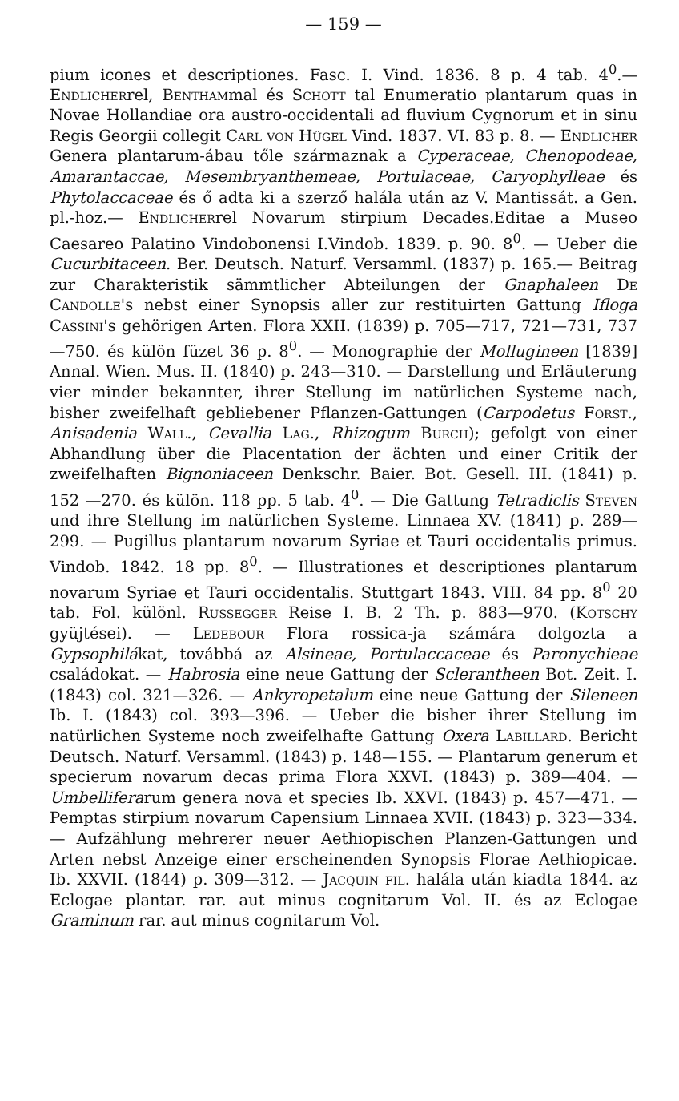— 159 —
pium icones et descriptiones. Fasc. I. Vind. 1836. 8 p. 4 tab. 4<sup>0</sup>.— Endlicherrel, Benthammal és Schott tal Enumeratio plantarum quas in Novae Hollandiae ora austro-occidentali ad fluvium Cygnorum et in sinu Regis Georgii collegit Carl von Hügel Vind. 1837. VI. 83 p. 8. — Endlicher Genera plantarum-ábau tőle származnak a Cyperaceae, Chenopodeae, Amarantaccae, Mesembryanthemeae, Portulaceae, Caryophylleae és Phytolaccaceae és ő adta ki a szerző halála után az V. Mantissát. a Gen. pl.-hoz.— Endlicherrel Novarum stirpium Decades.Editae a Museo Caesareo Palatino Vindobonensi I.Vindob. 1839. p. 90. 8<sup>0</sup>. — Ueber die Cucurbitaceen. Ber. Deutsch. Naturf. Versamml. (1837) p. 165.— Beitrag zur Charakteristik sämmtlicher Abteilungen der Gnaphaleen De Candolle's nebst einer Synopsis aller zur restituirten Gattung Ifloga Cassini's gehörigen Arten. Flora XXII. (1839) p. 705—717, 721—731, 737—750. és külön füzet 36 p. 8<sup>0</sup>. — Monographie der Mollugineen [1839] Annal. Wien. Mus. II. (1840) p. 243—310. — Darstellung und Erläuterung vier minder bekannter, ihrer Stellung im natürlichen Systeme nach, bisher zweifelhaft gebliebener Pflanzen-Gattungen (Carpodetus Forst., Anisadenia Wall., Cevallia Lag., Rhizogum Burch); gefolgt von einer Abhandlung über die Placentation der ächten und einer Critik der zweifelhaften Bignoniaceen Denkschr. Baier. Bot. Gesell. III. (1841) p. 152 —270. és külön. 118 pp. 5 tab. 4<sup>0</sup>. — Die Gattung Tetradiclis Steven und ihre Stellung im natürlichen Systeme. Linnaea XV. (1841) p. 289—299. — Pugillus plantarum novarum Syriae et Tauri occidentalis primus. Vindob. 1842. 18 pp. 8<sup>0</sup>. — Illustrationes et descriptiones plantarum novarum Syriae et Tauri occidentalis. Stuttgart 1843. VIII. 84 pp. 8<sup>0</sup> 20 tab. Fol. különl. Russegger Reise I. B. 2 Th. p. 883—970. (Kotschy gyüjtései). — Ledebour Flora rossica-ja számára dolgozta a Gypsophilákat, továbbá az Alsineae, Portulaccaceae és Paronychieae családokat. — Habrosia eine neue Gattung der Sclerantheen Bot. Zeit. I. (1843) col. 321—326. — Ankyropetalum eine neue Gattung der Sileneen Ib. I. (1843) col. 393—396. — Ueber die bisher ihrer Stellung im natürlichen Systeme noch zweifelhafte Gattung Oxera Labillard. Bericht Deutsch. Naturf. Versamml. (1843) p. 148—155. — Plantarum generum et specierum novarum decas prima Flora XXVI. (1843) p. 389—404. — Umbelliferarum genera nova et species Ib. XXVI. (1843) p. 457—471. — Pemptas stirpium novarum Capensium Linnaea XVII. (1843) p. 323—334. — Aufzählung mehrerer neuer Aethiopischen Planzen-Gattungen und Arten nebst Anzeige einer erscheinenden Synopsis Florae Aethiopicae. Ib. XXVII. (1844) p. 309—312. — Jacquin fil. halála után kiadta 1844. az Eclogae plantar. rar. aut minus cognitarum Vol. II. és az Eclogae Graminum rar. aut minus cognitarum Vol.